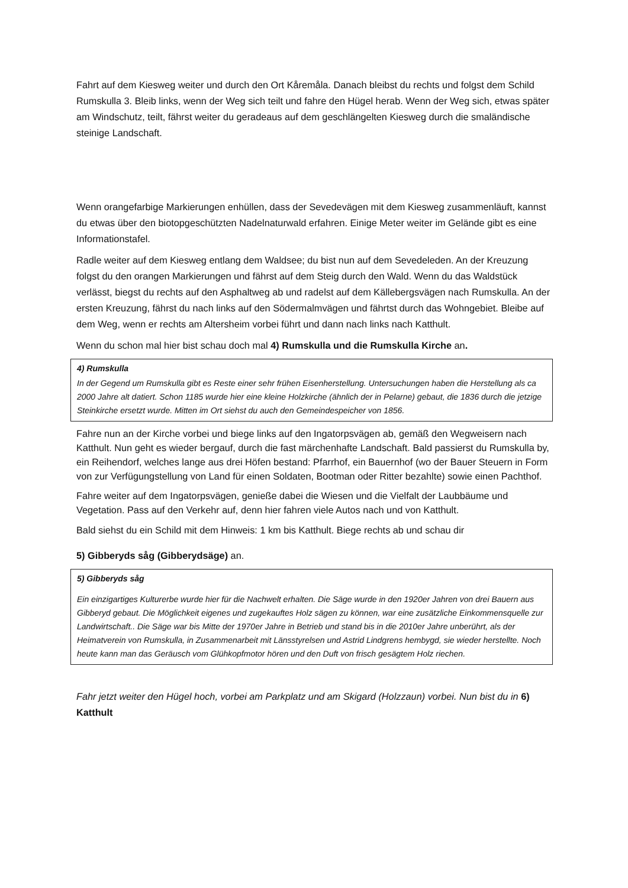Fahrt auf dem Kiesweg weiter und durch den Ort Kåremåla. Danach bleibst du rechts und folgst dem Schild Rumskulla 3. Bleib links, wenn der Weg sich teilt und fahre den Hügel herab. Wenn der Weg sich, etwas später am Windschutz, teilt, fährst weiter du geradeaus auf dem geschlängelten Kiesweg durch die smaländische steinige Landschaft.
Wenn orangefarbige Markierungen enhüllen, dass der Sevedevägen mit dem Kiesweg zusammenläuft, kannst du etwas über den biotopgeschützten Nadelnaturwald erfahren. Einige Meter weiter im Gelände gibt es eine Informationstafel.
Radle weiter auf dem Kiesweg entlang dem Waldsee; du bist nun auf dem Sevedeleden. An der Kreuzung folgst du den orangen Markierungen und fährst auf dem Steig durch den Wald. Wenn du das Waldstück verlässt, biegst du rechts auf den Asphaltweg ab und radelst auf dem Källebergsvägen nach Rumskulla. An der ersten Kreuzung, fährst du nach links auf den Södermalmvägen und fährtst durch das Wohngebiet. Bleibe auf dem Weg, wenn er rechts am Altersheim vorbei führt und dann nach links nach Katthult.
Wenn du schon mal hier bist schau doch mal 4) Rumskulla und die Rumskulla Kirche an.
4) Rumskulla
In der Gegend um Rumskulla gibt es Reste einer sehr frühen Eisenherstellung. Untersuchungen haben die Herstellung als ca 2000 Jahre alt datiert. Schon 1185 wurde hier eine kleine Holzkirche (ähnlich der in Pelarne) gebaut, die 1836 durch die jetzige Steinkirche ersetzt wurde. Mitten im Ort siehst du auch den Gemeindespeicher von 1856.
Fahre nun an der Kirche vorbei und biege links auf den Ingatorpsvägen ab, gemäß den Wegweisern nach Katthult. Nun geht es wieder bergauf, durch die fast märchenhafte Landschaft. Bald passierst du Rumskulla by, ein Reihendorf, welches lange aus drei Höfen bestand: Pfarrhof, ein Bauernhof (wo der Bauer Steuern in Form von zur Verfügungstellung von Land für einen Soldaten, Bootman oder Ritter bezahlte) sowie einen Pachthof.
Fahre weiter auf dem Ingatorpsvägen, genieße dabei die Wiesen und die Vielfalt der Laubbäume und Vegetation. Pass auf den Verkehr auf, denn hier fahren viele Autos nach und von Katthult.
Bald siehst du ein Schild mit dem Hinweis: 1 km bis Katthult. Biege rechts ab und schau dir
5) Gibberyds såg (Gibberydsäge) an.
5) Gibberyds såg
Ein einzigartiges Kulturerbe wurde hier für die Nachwelt erhalten. Die Säge wurde in den 1920er Jahren von drei Bauern aus Gibberyd gebaut. Die Möglichkeit eigenes und zugekauftes Holz sägen zu können, war eine zusätzliche Einkommensquelle zur Landwirtschaft.. Die Säge war bis Mitte der 1970er Jahre in Betrieb und stand bis in die 2010er Jahre unberührt, als der Heimatverein von Rumskulla, in Zusammenarbeit mit Länsstyrelsen und Astrid Lindgrens hembygd, sie wieder herstellte. Noch heute kann man das Geräusch vom Glühkopfmotor hören und den Duft von frisch gesägtem Holz riechen.
Fahr jetzt weiter den Hügel hoch, vorbei am Parkplatz und am Skigard (Holzzaun) vorbei. Nun bist du in 6) Katthult